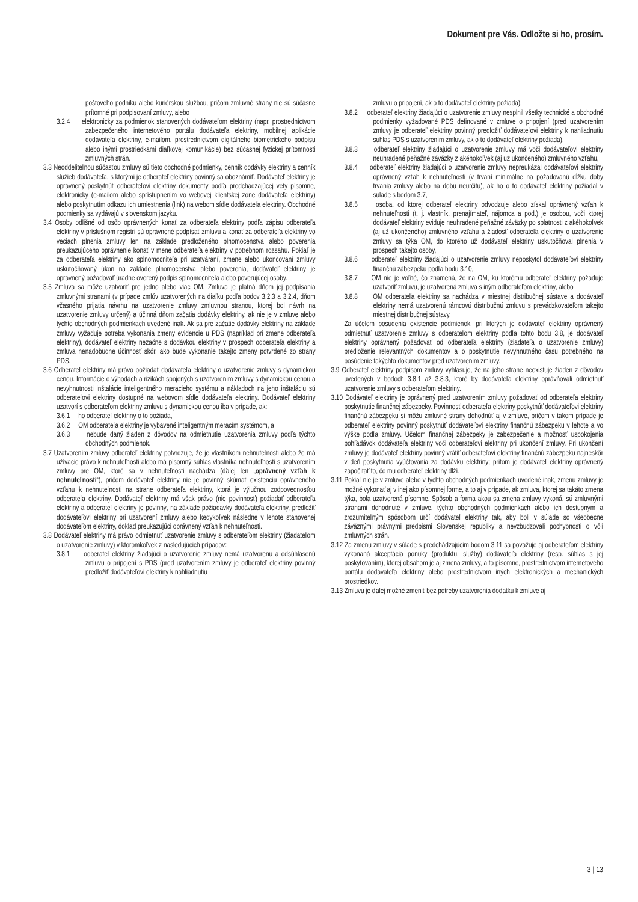Dokument pre Vás. Odložte si ho, prosím.
poštového podniku alebo kuriérskou službou, pričom zmluvné strany nie sú súčasne prítomné pri podpisovaní zmluvy, alebo
3.2.4 elektronicky za podmienok stanovených dodávateľom elektriny (napr. prostredníctvom zabezpečeného internetového portálu dodávateľa elektriny, mobilnej aplikácie dodávateľa elektriny, e-mailom, prostredníctvom digitálneho biometrického podpisu alebo inými prostriedkami diaľkovej komunikácie) bez súčasnej fyzickej prítomnosti zmluvných strán.
3.3 Neoddeliteľnou súčasťou zmluvy sú tieto obchodné podmienky, cenník dodávky elektriny a cenník služieb dodávateľa, s ktorými je odberateľ elektriny povinný sa oboznámiť. Dodávateľ elektriny je oprávnený poskytnúť odberateľovi elektriny dokumenty podľa predchádzajúcej vety písomne, elektronicky (e-mailom alebo sprístupnením vo webovej klientskej zóne dodávateľa elektriny) alebo poskytnutím odkazu ich umiestnenia (link) na webom sídle dodávateľa elektriny. Obchodné podmienky sa vydávajú v slovenskom jazyku.
3.4 Osoby odlišné od osôb oprávnených konať za odberateľa elektriny podľa zápisu odberateľa elektriny v príslušnom registri sú oprávnené podpísať zmluvu a konať za odberateľa elektriny vo veciach plnenia zmluvy len na základe predloženého plnomocenstva alebo poverenia preukazujúceho oprávnenie konať v mene odberateľa elektriny v potrebnom rozsahu. Pokiaľ je za odberateľa elektriny ako splnomocniteľa pri uzatváraní, zmene alebo ukončovaní zmluvy uskutočňovaný úkon na základe plnomocenstva alebo poverenia, dodávateľ elektriny je oprávnený požadovať úradne overený podpis splnomocniteľa alebo poverujúcej osoby.
3.5 Zmluva sa môže uzatvoriť pre jedno alebo viac OM. Zmluva je platná dňom jej podpísania zmluvnými stranami (v prípade zmlúv uzatvorených na diaľku podľa bodov 3.2.3 a 3.2.4, dňom včasného prijatia návrhu na uzatvorenie zmluvy zmluvnou stranou, ktorej bol návrh na uzatvorenie zmluvy určený) a účinná dňom začatia dodávky elektriny, ak nie je v zmluve alebo týchto obchodných podmienkach uvedené inak. Ak sa pre začatie dodávky elektriny na základe zmluvy vyžaduje potreba vykonania zmeny evidencie u PDS (napríklad pri zmene odberateľa elektriny), dodávateľ elektriny nezačne s dodávkou elektriny v prospech odberateľa elektriny a zmluva nenadobudne účinnosť skôr, ako bude vykonanie takejto zmeny potvrdené zo strany PDS.
3.6 Odberateľ elektriny má právo požiadať dodávateľa elektriny o uzatvorenie zmluvy s dynamickou cenou. Informácie o výhodách a rizikách spojených s uzatvorením zmluvy s dynamickou cenou a nevyhnutnosti inštalácie inteligentného meracieho systému a nákladoch na jeho inštaláciu sú odberateľovi elektriny dostupné na webovom sídle dodávateľa elektriny. Dodávateľ elektriny uzatvorí s odberateľom elektriny zmluvu s dynamickou cenou iba v prípade, ak:
3.6.1 ho odberateľ elektriny o to požiada,
3.6.2 OM odberateľa elektriny je vybavené inteligentným meracím systémom, a
3.6.3 nebude daný žiaden z dôvodov na odmietnutie uzatvorenia zmluvy podľa týchto obchodných podmienok.
3.7 Uzatvorením zmluvy odberateľ elektriny potvrdzuje, že je vlastníkom nehnuteľnosti alebo že má užívacie právo k nehnuteľnosti alebo má písomný súhlas vlastníka nehnuteľnosti s uzatvorením zmluvy pre OM, ktoré sa v nehnuteľnosti nachádza (ďalej len „oprávnený vzťah k nehnuteľnosti“), pričom dodávateľ elektriny nie je povinný skúmať existenciu oprávneného vzťahu k nehnuteľnosti na strane odberateľa elektriny, ktorá je výlučnou zodpovednosťou odberateľa elektriny. Dodávateľ elektriny má však právo (nie povinnosť) požiadať odberateľa elektriny a odberateľ elektriny je povinný, na základe požiadavky dodávateľa elektriny, predložiť dodávateľovi elektriny pri uzatvorení zmluvy alebo kedykoľvek následne v lehote stanovenej dodávateľom elektriny, doklad preukazujúci oprávnený vzťah k nehnuteľnosti.
3.8 Dodávateľ elektriny má právo odmietnuť uzatvorenie zmluvy s odberateľom elektriny (žiadateľom o uzatvorenie zmluvy) v ktoromkoľvek z nasledujúcich prípadov:
3.8.1 odberateľ elektriny žiadajúci o uzatvorenie zmluvy nemá uzatvorenú a odsúhlasenú zmluvu o pripojení s PDS (pred uzatvorením zmluvy je odberateľ elektriny povinný predložiť dodávateľovi elektriny k nahliadnutiu
zmluvu o pripojení, ak o to dodávateľ elektriny požiada),
3.8.2 odberateľ elektriny žiadajúci o uzatvorenie zmluvy nesplnil všetky technické a obchodné podmienky vyžadované PDS definované v zmluve o pripojení (pred uzatvorením zmluvy je odberateľ elektriny povinný predložiť dodávateľovi elektriny k nahliadnutiu súhlas PDS s uzatvorením zmluvy, ak o to dodávateľ elektriny požiada),
3.8.3 odberateľ elektriny žiadajúci o uzatvorenie zmluvy má voči dodávateľovi elektriny neuhradené peňažné záväzky z akéhokoľvek (aj už ukončeného) zmluvného vzťahu,
3.8.4 odberateľ elektriny žiadajúci o uzatvorenie zmluvy nepreukázal dodávateľovi elektriny oprávnený vzťah k nehnuteľnosti (v trvaní minimálne na požadovanú dĺžku doby trvania zmluvy alebo na dobu neurčitú), ak ho o to dodávateľ elektriny požiadal v súlade s bodom 3.7,
3.8.5 osoba, od ktorej odberateľ elektriny odvodzuje alebo získal oprávnený vzťah k nehnuteľnosti (t. j. vlastník, prenajímateľ, nájomca a pod.) je osobou, voči ktorej dodávateľ elektriny eviduje neuhradené peňažné záväzky po splatnosti z akéhokoľvek (aj už ukončeného) zmluvného vzťahu a žiadosť odberateľa elektriny o uzatvorenie zmluvy sa týka OM, do ktorého už dodávateľ elektriny uskutočňoval plnenia v prospech takejto osoby,
3.8.6 odberateľ elektriny žiadajúci o uzatvorenie zmluvy neposkytol dodávateľovi elektriny finančnú zábezpeku podľa bodu 3.10,
3.8.7 OM nie je voľné, čo znamená, že na OM, ku ktorému odberateľ elektriny požaduje uzatvoriť zmluvu, je uzatvorená zmluva s iným odberateľom elektriny, alebo
3.8.8 OM odberateľa elektriny sa nachádza v miestnej distribučnej sústave a dodávateľ elektriny nemá uzatvorenú rámcovú distribučnú zmluvu s prevádzkovateľom takejto miestnej distribučnej sústavy.
Za účelom posúdenia existencie podmienok, pri ktorých je dodávateľ elektriny oprávnený odmietnuť uzatvorenie zmluvy s odberateľom elektriny podľa tohto bodu 3.8, je dodávateľ elektriny oprávnený požadovať od odberateľa elektriny (žiadateľa o uzatvorenie zmluvy) predloženie relevantných dokumentov a o poskytnutie nevyhnutného času potrebného na posúdenie takýchto dokumentov pred uzatvorením zmluvy.
3.9 Odberateľ elektriny podpisom zmluvy vyhlasuje, že na jeho strane neexistuje žiaden z dôvodov uvedených v bodoch 3.8.1 až 3.8.3, ktoré by dodávateľa elektriny oprávňovali odmietnuť uzatvorenie zmluvy s odberateľom elektriny.
3.10 Dodávateľ elektriny je oprávnený pred uzatvorením zmluvy požadovať od odberateľa elektriny poskytnutie finančnej zábezpeky. Povinnosť odberateľa elektriny poskytnúť dodávateľovi elektriny finančnú zábezpeku si môžu zmluvné strany dohodnúť aj v zmluve, pričom v takom prípade je odberateľ elektriny povinný poskytnúť dodávateľovi elektriny finančnú zábezpeku v lehote a vo výške podľa zmluvy. Účelom finančnej zábezpeky je zabezpečenie a možnosť uspokojenia pohľadávok dodávateľa elektriny voči odberateľovi elektriny pri ukončení zmluvy. Pri ukončení zmluvy je dodávateľ elektriny povinný vrátiť odberateľovi elektriny finančnú zábezpeku najneskôr v deň poskytnutia vyúčtovania za dodávku elektriny; pritom je dodávateľ elektriny oprávnený započítať to, čo mu odberateľ elektriny dlží.
3.11 Pokiaľ nie je v zmluve alebo v týchto obchodných podmienkach uvedené inak, zmenu zmluvy je možné vykonať aj v inej ako písomnej forme, a to aj v prípade, ak zmluva, ktorej sa takáto zmena týka, bola uzatvorená písomne. Spôsob a forma akou sa zmena zmluvy vykoná, sú zmluvnými stranami dohodnuté v zmluve, týchto obchodných podmienkach alebo ich dostupným a zrozumiteľným spôsobom určí dodávateľ elektriny tak, aby boli v súlade so všeobecne záväznými právnymi predpismi Slovenskej republiky a nevzbudzovali pochybnosti o vôli zmluvných strán.
3.12 Za zmenu zmluvy v súlade s predchádzajúcim bodom 3.11 sa považuje aj odberateľom elektriny vykonaná akceptácia ponuky (produktu, služby) dodávateľa elektriny (resp. súhlas s jej poskytovaním), ktorej obsahom je aj zmena zmluvy, a to písomne, prostredníctvom internetového portálu dodávateľa elektriny alebo prostredníctvom iných elektronických a mechanických prostriedkov.
3.13 Zmluvu je ďalej možné zmeniť bez potreby uzatvorenia dodatku k zmluve aj
3 | 13